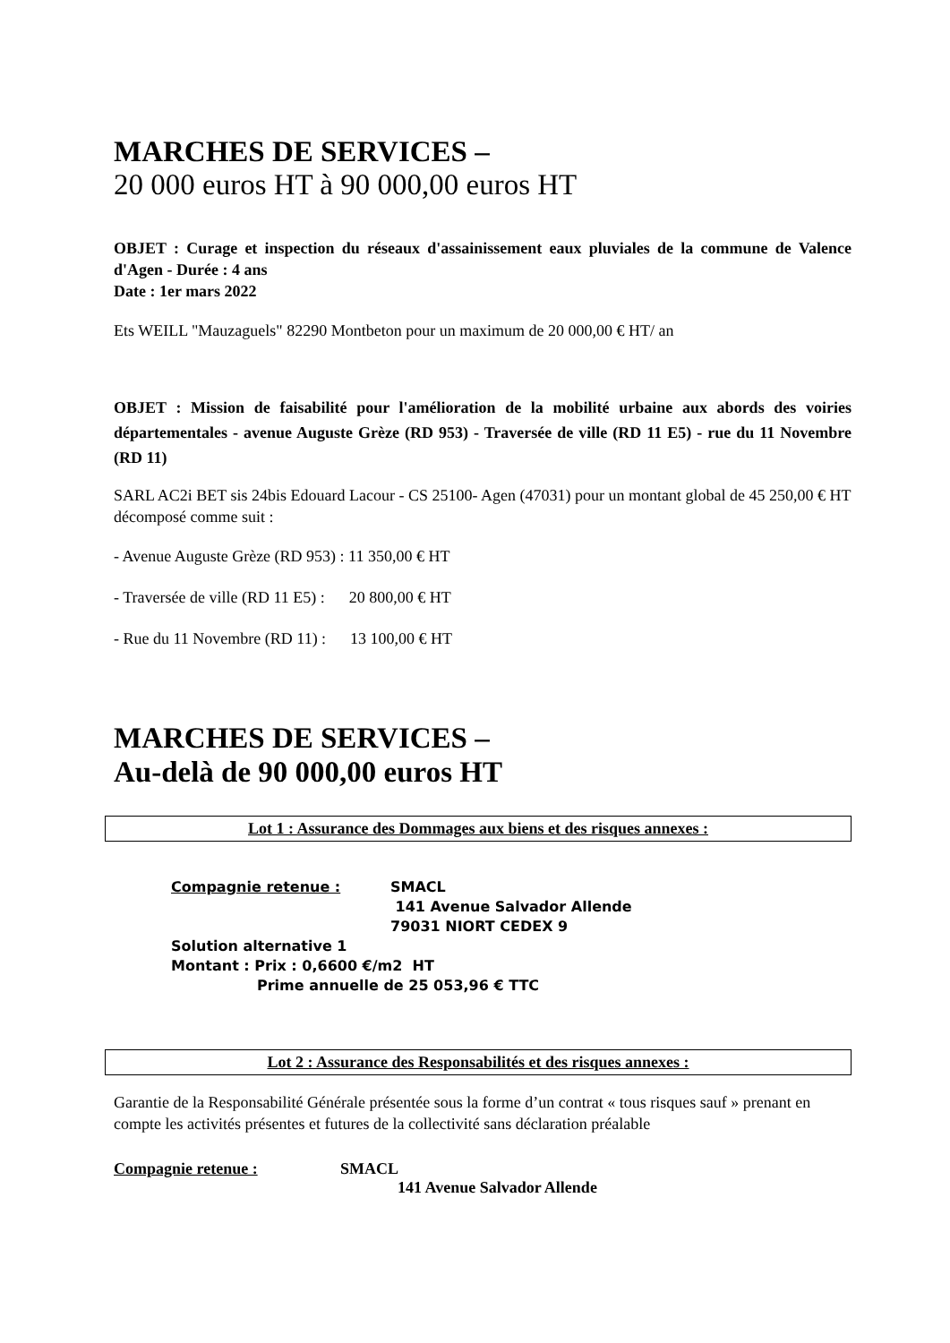MARCHES DE SERVICES –
20 000 euros HT à 90 000,00 euros HT
OBJET : Curage et inspection du réseaux d'assainissement eaux pluviales de la commune de Valence d'Agen - Durée : 4 ans
Date : 1er mars 2022
Ets WEILL "Mauzaguels" 82290 Montbeton pour un maximum de 20 000,00 € HT/ an
OBJET : Mission de faisabilité pour l'amélioration de la mobilité urbaine aux abords des voiries départementales - avenue Auguste Grèze (RD 953) - Traversée de ville (RD 11 E5) - rue du 11 Novembre (RD 11)
SARL AC2i BET sis 24bis Edouard Lacour - CS 25100- Agen (47031) pour un montant global de 45 250,00 € HT décomposé comme suit :
- Avenue Auguste Grèze (RD 953) : 11 350,00 € HT
- Traversée de ville (RD 11 E5) : 20 800,00 € HT
- Rue du 11 Novembre (RD 11) : 13 100,00 € HT
MARCHES DE SERVICES –
Au-delà de 90 000,00 euros HT
Lot 1 : Assurance des Dommages aux biens et des risques annexes :
Compagnie retenue : SMACL
141 Avenue Salvador Allende
79031 NIORT CEDEX 9
Solution alternative 1
Montant : Prix : 0,6600 €/m2 HT
Prime annuelle de 25 053,96 € TTC
Lot 2 : Assurance des Responsabilités et des risques annexes :
Garantie de la Responsabilité Générale présentée sous la forme d’un contrat « tous risques sauf » prenant en compte les activités présentes et futures de la collectivité sans déclaration préalable
Compagnie retenue : SMACL
141 Avenue Salvador Allende